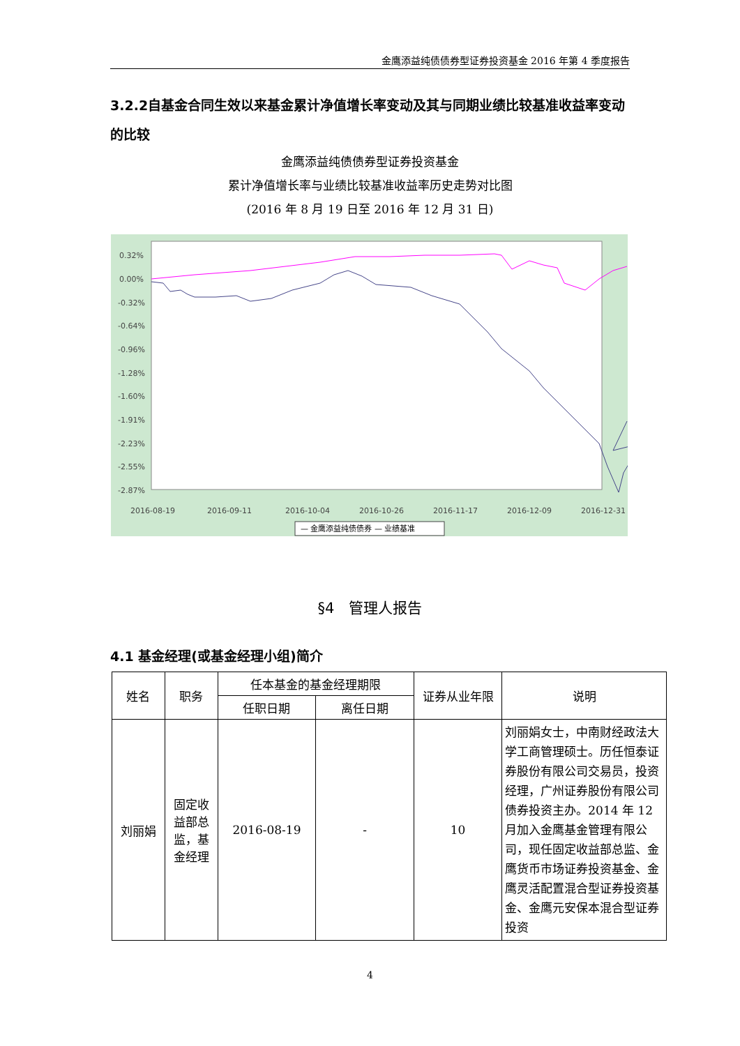金鹰添益纯债债券型证券投资基金 2016 年第 4 季度报告
3.2.2自基金合同生效以来基金累计净值增长率变动及其与同期业绩比较基准收益率变动的比较
金鹰添益纯债债券型证券投资基金
累计净值增长率与业绩比较基准收益率历史走势对比图
(2016 年 8 月 19 日至 2016 年 12 月 31 日)
0.32%
0.00%
-0.32%
-0.64%
-0.96%
-1.28%
-1.60%
-1.91%
-2.23%
-2.55%
-2.87%
2016-08-19
2016-09-11
2016-10-04
2016-10-26
2016-11-17
2016-12-09
2016-12-31
— 金鹰添益纯债债券 — 业绩基准
§4　管理人报告
4.1 基金经理(或基金经理小组)简介
| 姓名 | 职务 | 任本基金的基金经理期限 | | 证券从业年限 | 说明 |
| --- | --- | --- | --- | --- | --- |
| | | 任职日期 | 离任日期 | | |
| 刘丽娟 | 固定收益部总监，基金经理 | 2016-08-19 | - | 10 | 刘丽娟女士，中南财经政法大学工商管理硕士。历任恒泰证券股份有限公司交易员，投资经理，广州证券股份有限公司债券投资主办。2014 年 12 月加入金鹰基金管理有限公司，现任固定收益部总监、金鹰货币市场证券投资基金、金鹰灵活配置混合型证券投资基金、金鹰元安保本混合型证券投资 |
4